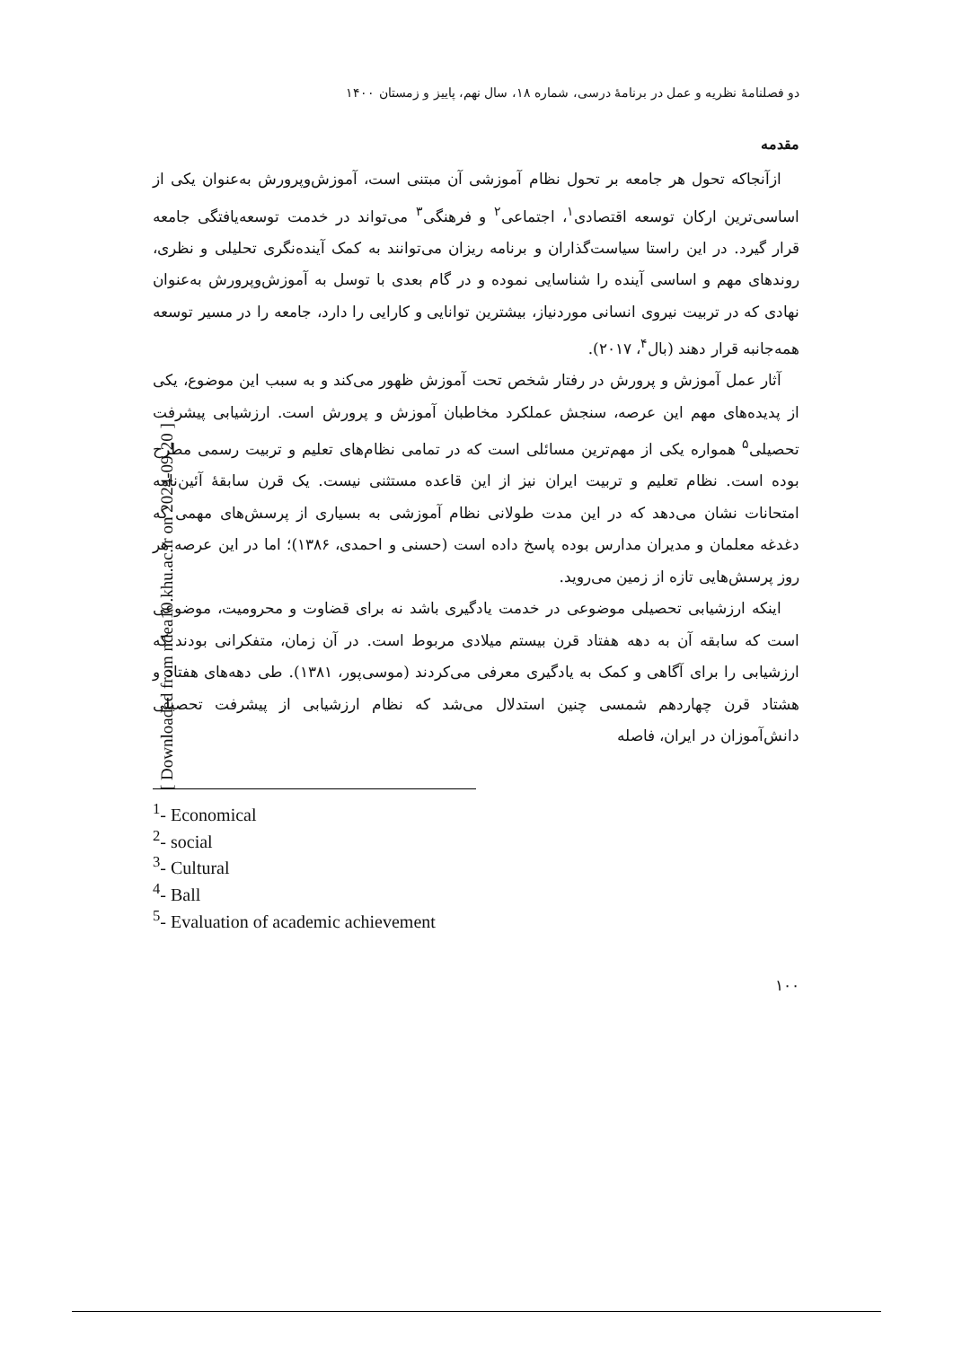[ Downloaded from ndea10.khu.ac.ir on 2024-09-20 ]
دو فصلنامهٔ نظریه و عمل در برنامهٔ درسی، شماره ۱۸، سال نهم، پاییز و زمستان ۱۴۰۰
مقدمه
ازآنجاکه تحول هر جامعه بر تحول نظام آموزشی آن مبتنی است، آموزش‌وپرورش به‌عنوان یکی از اساسی‌ترین ارکان توسعه اقتصادی<sup>۱</sup>، اجتماعی<sup>۲</sup> و فرهنگی<sup>۳</sup> می‌تواند در خدمت توسعه‌یافتگی جامعه قرار گیرد. در این راستا سیاست‌گذاران و برنامه ریزان می‌توانند به کمک آینده‌نگری تحلیلی و نظری، روندهای مهم و اساسی آینده را شناسایی نموده و در گام بعدی با توسل به آموزش‌وپرورش به‌عنوان نهادی که در تربیت نیروی انسانی موردنیاز، بیشترین توانایی و کارایی را دارد، جامعه را در مسیر توسعه همه‌جانبه قرار دهند (بال<sup>۴</sup>، ۲۰۱۷).
آثار عمل آموزش و پرورش در رفتار شخص تحت آموزش ظهور می‌کند و به سبب این موضوع، یکی از پدیده‌های مهم این عرصه، سنجش عملکرد مخاطبان آموزش و پرورش است. ارزشیابی پیشرفت تحصیلی<sup>۵</sup> همواره یکی از مهم‌ترین مسائلی است که در تمامی نظام‌های تعلیم و تربیت رسمی مطرح بوده است. نظام تعلیم و تربیت ایران نیز از این قاعده مستثنی نیست. یک قرن سابقهٔ آئین‌نامه امتحانات نشان می‌دهد که در این مدت طولانی نظام آموزشی به بسیاری از پرسش‌های مهمی که دغدغه معلمان و مدیران مدارس بوده پاسخ داده است (حسنی و احمدی، ۱۳۸۶)؛ اما در این عرصه هر روز پرسش‌هایی تازه از زمین می‌روید.
اینکه ارزشیابی تحصیلی موضوعی در خدمت یادگیری باشد نه برای قضاوت و محرومیت، موضوعی است که سابقه آن به دهه هفتاد قرن بیستم میلادی مربوط است. در آن زمان، متفکرانی بودند که ارزشیابی را برای آگاهی و کمک به یادگیری معرفی می‌کردند (موسی‌پور، ۱۳۸۱). طی دهه‌های هفتاد و هشتاد قرن چهاردهم شمسی چنین استدلال می‌شد که نظام ارزشیابی از پیشرفت تحصیلی دانش‌آموزان در ایران، فاصله
<sup>1</sup>- Economical
<sup>2</sup>- social
<sup>3</sup>- Cultural
<sup>4</sup>- Ball
<sup>5</sup>- Evaluation of academic achievement
۱۰۰